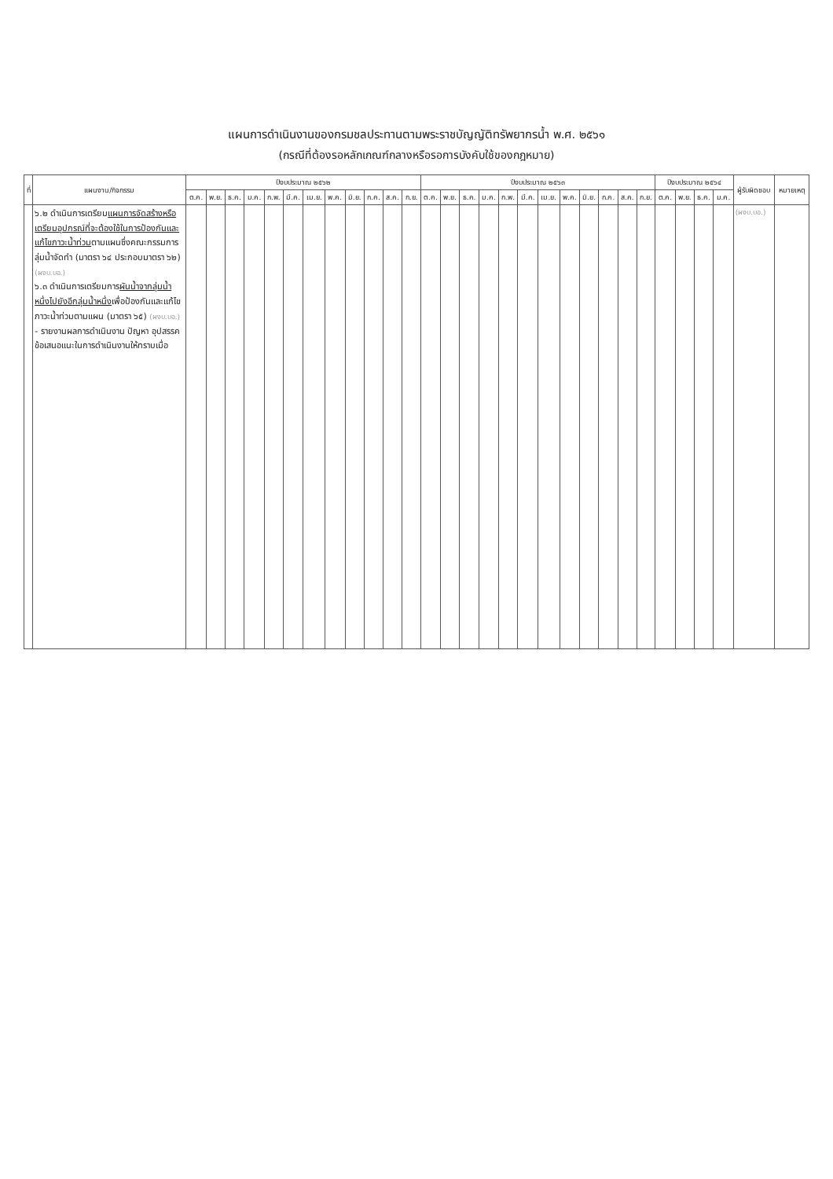แผนการดำเนินงานของกรมชลประทานตามพระราชบัญญัติทรัพยากรน้ำ พ.ศ. ๒๕๖๑
(กรณีที่ต้องรอหลักเกณฑ์กลางหรือรอการบังคับใช้ของกฎหมาย)
| ที่ | แผนงาน/กิจกรรม | ปีงบประมาณ ๒๕๖๒ | | | | | | | | | | | | ปีงบประมาณ ๒๕๖๓ | | | | | | | | | | | | ปีงบประมาณ ๒๕๖๔ | | | | ผู้รับผิดชอบ | หมายเหตุ |
| --- | --- | --- | --- | --- | --- | --- | --- | --- | --- | --- | --- | --- | --- | --- | --- | --- | --- | --- | --- | --- | --- | --- | --- | --- | --- | --- | --- | --- | --- | --- | --- |
| | | ต.ค. | พ.ย. | ธ.ค. | ม.ค. | ก.พ. | มี.ค. | เม.ย. | พ.ค. | มิ.ย. | ก.ค. | ส.ค. | ก.ย. | ต.ค. | พ.ย. | ธ.ค. | ม.ค. | ก.พ. | มี.ค. | เม.ย. | พ.ค. | มิ.ย. | ก.ค. | ส.ค. | ก.ย. | ต.ค. | พ.ย. | ธ.ค. | ม.ค. | | |
| | ๖.๒ ดำเนินการเตรียม แผนการจัดสร้างหรือเตรียมอุปกรณ์ที่จะต้องใช้ในการป้องกันและแก้ไขภาวะน้ำท่วม ตามแผนซึ่งคณะกรรมการลุ่มน้ำจัดทำ (มาตรา ๖๔ ประกอบมาตรา ๖๒) (ผงบ.บอ.) ๖.๓ ดำเนินการเตรียมการ ผันน้ำจากลุ่มน้ำหนึ่งไปยังอีกลุ่มน้ำหนึ่ง เพื่อป้องกันและแก้ไขภาวะน้ำท่วมตามแผน (มาตรา ๖๕) (ผงบ.บอ.) - รายงานผลการดำเนินงาน ปัญหา อุปสรรค ข้อเสนอแนะในการดำเนินงานให้ทราบเมื่อ | | | | | | | | | | | | | | | | | | | | | | | | | | | | | (ผงบ.บอ.) | |